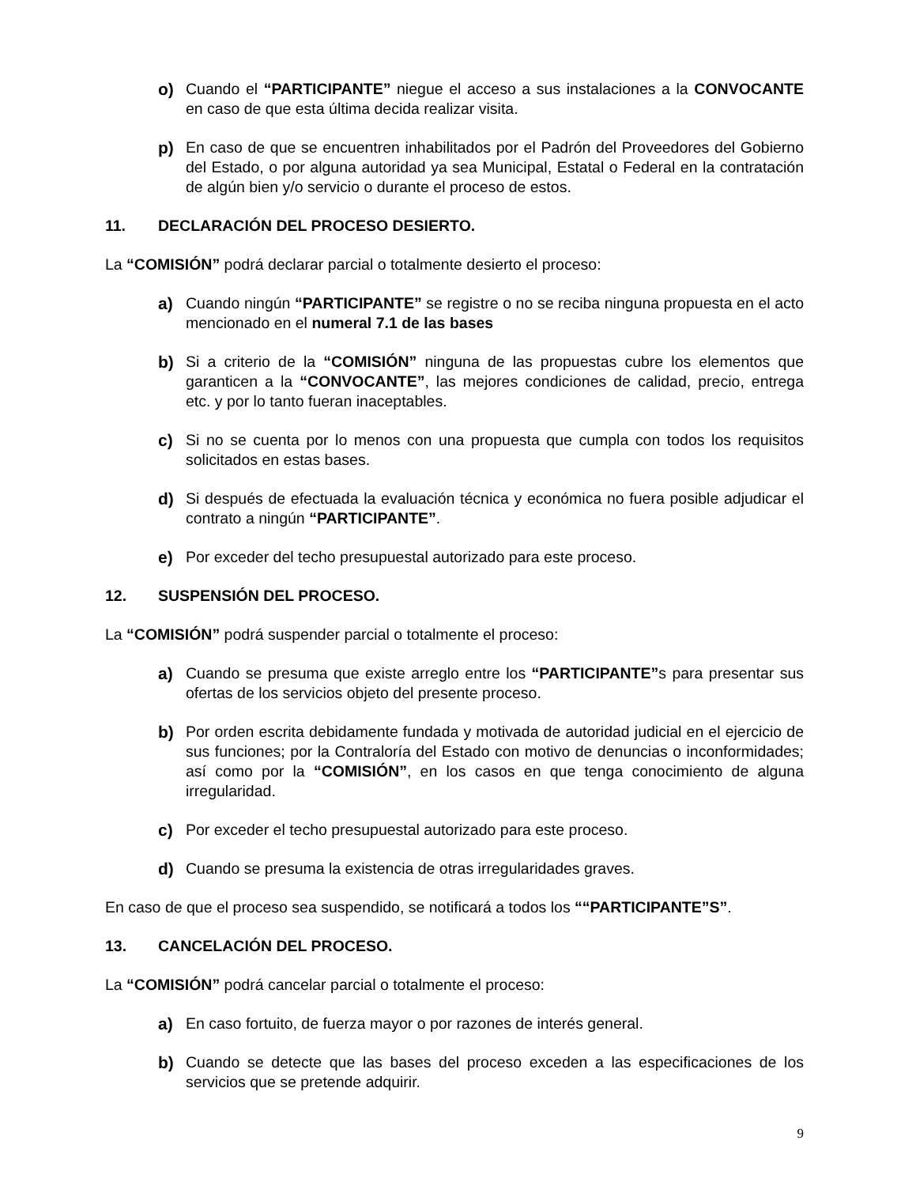o) Cuando el “PARTICIPANTE” niegue el acceso a sus instalaciones a la CONVOCANTE en caso de que esta última decida realizar visita.
p) En caso de que se encuentren inhabilitados por el Padrón del Proveedores del Gobierno del Estado, o por alguna autoridad ya sea Municipal, Estatal o Federal en la contratación de algún bien y/o servicio o durante el proceso de estos.
11. DECLARACIÓN DEL PROCESO DESIERTO.
La “COMISIÓN” podrá declarar parcial o totalmente desierto el proceso:
a) Cuando ningún “PARTICIPANTE” se registre o no se reciba ninguna propuesta en el acto mencionado en el numeral 7.1 de las bases
b) Si a criterio de la “COMISIÓN” ninguna de las propuestas cubre los elementos que garanticen a la “CONVOCANTE”, las mejores condiciones de calidad, precio, entrega etc. y por lo tanto fueran inaceptables.
c) Si no se cuenta por lo menos con una propuesta que cumpla con todos los requisitos solicitados en estas bases.
d) Si después de efectuada la evaluación técnica y económica no fuera posible adjudicar el contrato a ningún “PARTICIPANTE”.
e) Por exceder del techo presupuestal autorizado para este proceso.
12. SUSPENSIÓN DEL PROCESO.
La “COMISIÓN” podrá suspender parcial o totalmente el proceso:
a) Cuando se presuma que existe arreglo entre los “PARTICIPANTE”s para presentar sus ofertas de los servicios objeto del presente proceso.
b) Por orden escrita debidamente fundada y motivada de autoridad judicial en el ejercicio de sus funciones; por la Contraloría del Estado con motivo de denuncias o inconformidades; así como por la “COMISIÓN”, en los casos en que tenga conocimiento de alguna irregularidad.
c) Por exceder el techo presupuestal autorizado para este proceso.
d) Cuando se presuma la existencia de otras irregularidades graves.
En caso de que el proceso sea suspendido, se notificará a todos los ““PARTICIPANTE”S”.
13. CANCELACIÓN DEL PROCESO.
La “COMISIÓN” podrá cancelar parcial o totalmente el proceso:
a) En caso fortuito, de fuerza mayor o por razones de interés general.
b) Cuando se detecte que las bases del proceso exceden a las especificaciones de los servicios que se pretende adquirir.
9